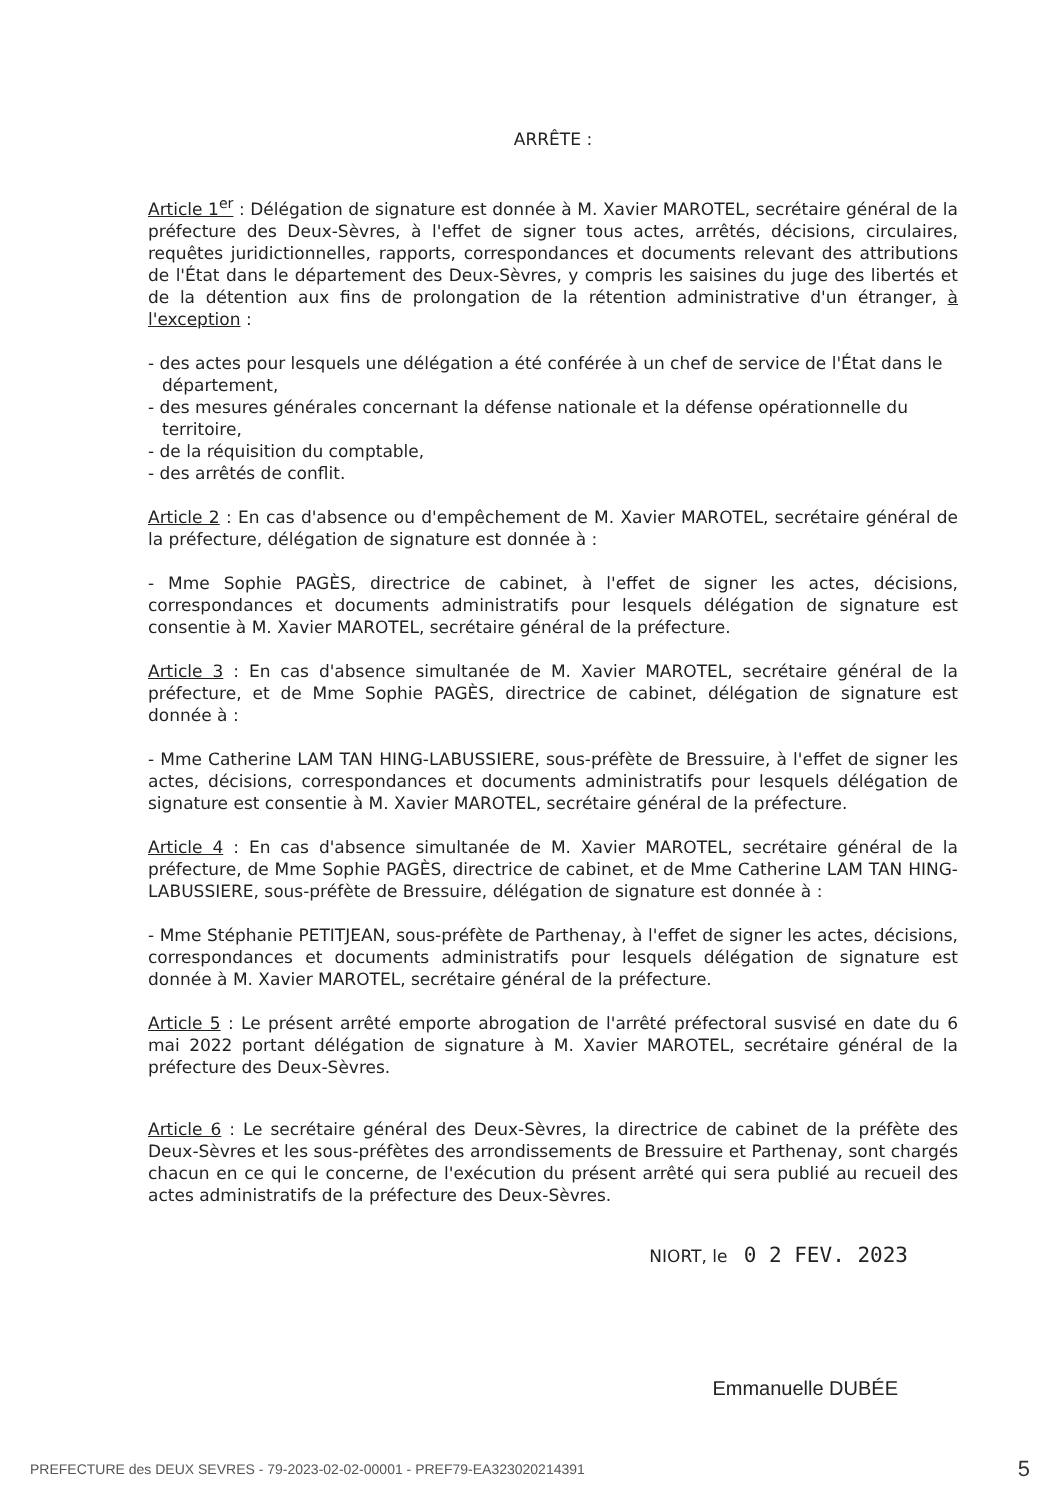ARRÊTE :
Article 1<sup>er</sup> : Délégation de signature est donnée à M. Xavier MAROTEL, secrétaire général de la préfecture des Deux-Sèvres, à l'effet de signer tous actes, arrêtés, décisions, circulaires, requêtes juridictionnelles, rapports, correspondances et documents relevant des attributions de l'État dans le département des Deux-Sèvres, y compris les saisines du juge des libertés et de la détention aux fins de prolongation de la rétention administrative d'un étranger, à l'exception :
- des actes pour lesquels une délégation a été conférée à un chef de service de l'État dans le département,
- des mesures générales concernant la défense nationale et la défense opérationnelle du territoire,
- de la réquisition du comptable,
- des arrêtés de conflit.
Article 2 : En cas d'absence ou d'empêchement de M. Xavier MAROTEL, secrétaire général de la préfecture, délégation de signature est donnée à :
- Mme Sophie PAGÈS, directrice de cabinet, à l'effet de signer les actes, décisions, correspondances et documents administratifs pour lesquels délégation de signature est consentie à M. Xavier MAROTEL, secrétaire général de la préfecture.
Article 3 : En cas d'absence simultanée de M. Xavier MAROTEL, secrétaire général de la préfecture, et de Mme Sophie PAGÈS, directrice de cabinet, délégation de signature est donnée à :
- Mme Catherine LAM TAN HING-LABUSSIERE, sous-préfète de Bressuire, à l'effet de signer les actes, décisions, correspondances et documents administratifs pour lesquels délégation de signature est consentie à M. Xavier MAROTEL, secrétaire général de la préfecture.
Article 4 : En cas d'absence simultanée de M. Xavier MAROTEL, secrétaire général de la préfecture, de Mme Sophie PAGÈS, directrice de cabinet, et de Mme Catherine LAM TAN HING-LABUSSIERE, sous-préfète de Bressuire, délégation de signature est donnée à :
- Mme Stéphanie PETITJEAN, sous-préfète de Parthenay, à l'effet de signer les actes, décisions, correspondances et documents administratifs pour lesquels délégation de signature est donnée à M. Xavier MAROTEL, secrétaire général de la préfecture.
Article 5 : Le présent arrêté emporte abrogation de l'arrêté préfectoral susvisé en date du 6 mai 2022 portant délégation de signature à M. Xavier MAROTEL, secrétaire général de la préfecture des Deux-Sèvres.
Article 6 : Le secrétaire général des Deux-Sèvres, la directrice de cabinet de la préfète des Deux-Sèvres et les sous-préfètes des arrondissements de Bressuire et Parthenay, sont chargés chacun en ce qui le concerne, de l'exécution du présent arrêté qui sera publié au recueil des actes administratifs de la préfecture des Deux-Sèvres.
NIORT, le 0 2 FEV. 2023
Emmanuelle DUBÉE
PREFECTURE des DEUX SEVRES - 79-2023-02-02-00001 - PREF79-EA323020214391 5